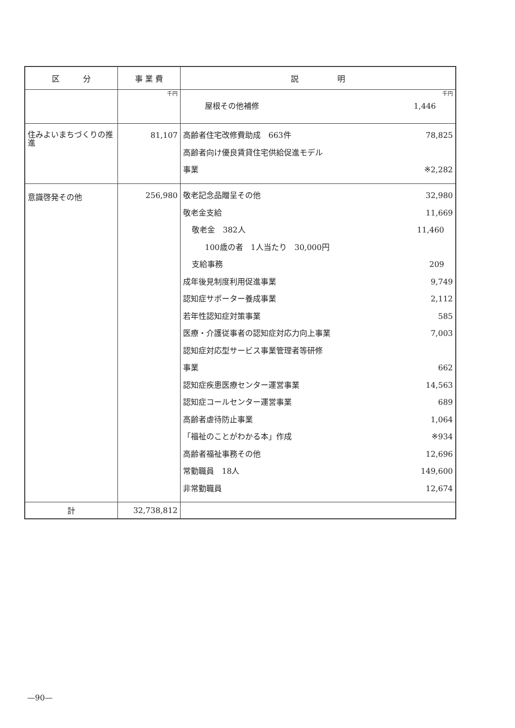| 区 分 | 事 業 費 | 説 明 |
| --- | --- | --- |
| | 千円 | 千円 屋根その他補修 1,446 |
| 住みよいまちづくりの推進 | 81,107 | 高齢者住宅改修費助成 663件 78,825 高齢者向け優良賃貸住宅供給促進モデル 事業 ※2,282 |
| 意識啓発その他 | 256,980 | 敬老記念品贈呈その他 32,980 敬老金支給 11,669 敬老金 382人 11,460 100歳の者 1人当たり 30,000円 支給事務 209 成年後見制度利用促進事業 9,749 認知症サポーター養成事業 2,112 若年性認知症対策事業 585 医療・介護従事者の認知症対応力向上事業 7,003 認知症対応型サービス事業管理者等研修 事業 662 認知症疾患医療センター運営事業 14,563 認知症コールセンター運営事業 689 高齢者虐待防止事業 1,064 「福祉のことがわかる本」作成 ※934 高齢者福祉事務その他 12,696 常勤職員 18人 149,600 非常勤職員 12,674 |
| 計 | 32,738,812 | |
—90—